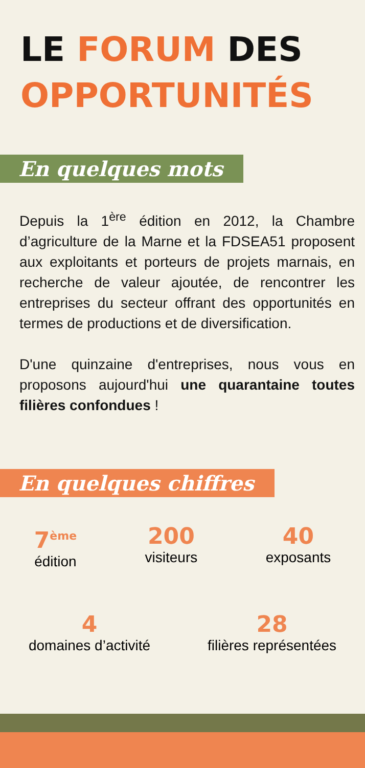LE FORUM DES
OPPORTUNITÉS
En quelques mots
Depuis la 1<sup>ère</sup> édition en 2012, la Chambre d’agriculture de la Marne et la FDSEA51 proposent aux exploitants et porteurs de projets marnais, en recherche de valeur ajoutée, de rencontrer les entreprises du secteur offrant des opportunités en termes de productions et de diversification.
D'une quinzaine d'entreprises, nous vous en proposons aujourd'hui une quarantaine toutes filières confondues !
En quelques chiffres
7<sup>ème</sup>
édition
200
visiteurs
40
exposants
4
domaines d’activité
28
filières représentées